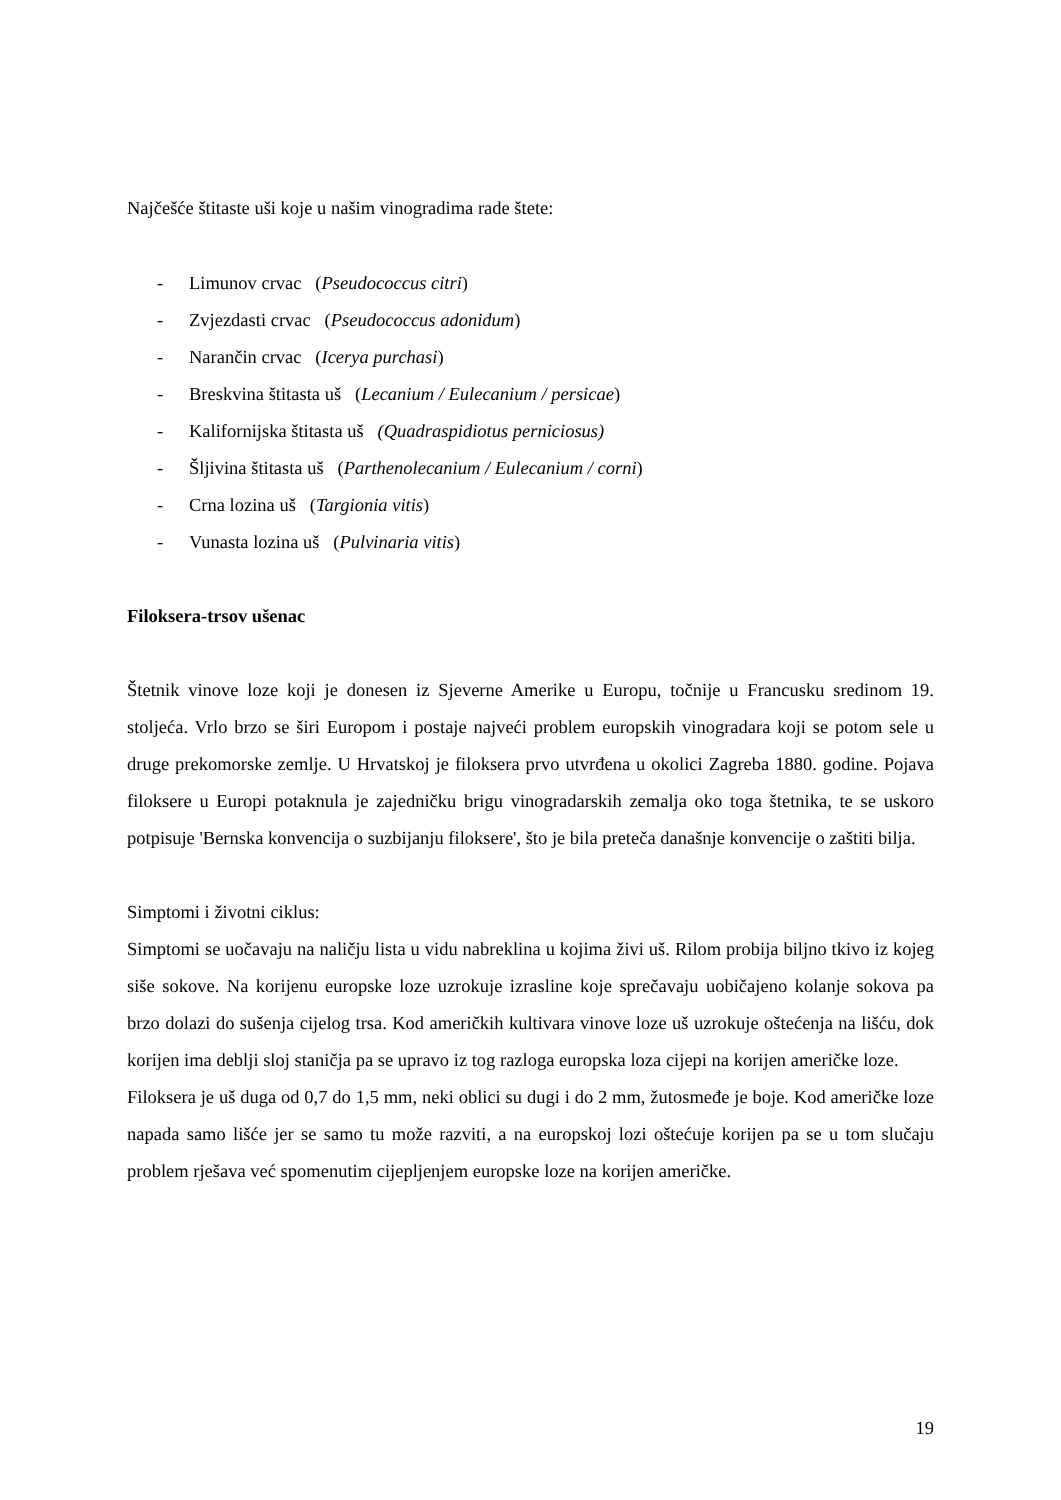Najčešće štitaste uši koje u našim vinogradima rade štete:
- Limunov crvac (Pseudococcus citri)
- Zvjezdasti crvac (Pseudococcus adonidum)
- Narančin crvac (Icerya purchasi)
- Breskvina štitasta uš (Lecanium / Eulecanium / persicae)
- Kalifornijska štitasta uš (Quadraspidiotus perniciosus)
- Šljivina štitasta uš (Parthenolecanium / Eulecanium / corni)
- Crna lozina uš (Targionia vitis)
- Vunasta lozina uš (Pulvinaria vitis)
Filoksera-trsov ušenac
Štetnik vinove loze koji je donesen iz Sjeverne Amerike u Europu, točnije u Francusku sredinom 19. stoljeća. Vrlo brzo se širi Europom i postaje najveći problem europskih vinogradara koji se potom sele u druge prekomorske zemlje. U Hrvatskoj je filoksera prvo utvrđena u okolici Zagreba 1880. godine. Pojava filoksere u Europi potaknula je zajedničku brigu vinogradarskih zemalja oko toga štetnika, te se uskoro potpisuje 'Bernska konvencija o suzbijanju filoksere', što je bila preteča današnje konvencije o zaštiti bilja.
Simptomi i životni ciklus:
Simptomi se uočavaju na naličju lista u vidu nabreklina u kojima živi uš. Rilom probija biljno tkivo iz kojeg siše sokove. Na korijenu europske loze uzrokuje izrasline koje sprečavaju uobičajeno kolanje sokova pa brzo dolazi do sušenja cijelog trsa. Kod američkih kultivara vinove loze uš uzrokuje oštećenja na lišću, dok korijen ima deblji sloj staničja pa se upravo iz tog razloga europska loza cijepi na korijen američke loze.
Filoksera je uš duga od 0,7 do 1,5 mm, neki oblici su dugi i do 2 mm, žutosmeđe je boje. Kod američke loze napada samo lišće jer se samo tu može razviti, a na europskoj lozi oštećuje korijen pa se u tom slučaju problem rješava već spomenutim cijepljenjem europske loze na korijen američke.
19